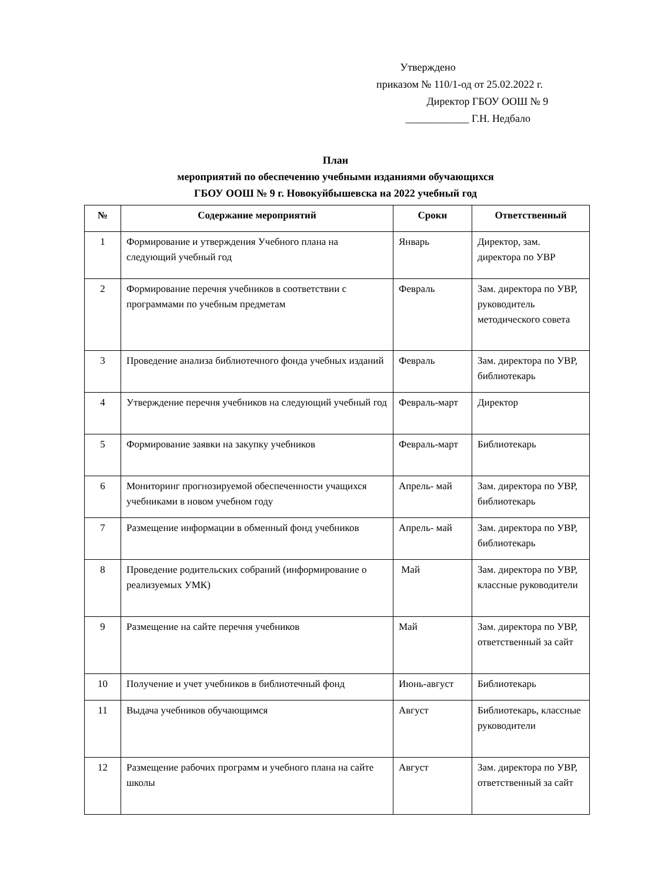Утверждено
приказом № 110/1-од от 25.02.2022 г.
Директор ГБОУ ООШ № 9
____________ Г.Н. Недбало
План
мероприятий по обеспечению учебными изданиями обучающихся
ГБОУ ООШ № 9 г. Новокуйбышевска на 2022 учебный год
| № | Содержание мероприятий | Сроки | Ответственный |
| --- | --- | --- | --- |
| 1 | Формирование и утверждения Учебного плана на следующий учебный год | Январь | Директор, зам. директора по УВР |
| 2 | Формирование перечня учебников в соответствии с программами по учебным предметам | Февраль | Зам. директора по УВР, руководитель методического совета |
| 3 | Проведение анализа библиотечного фонда учебных изданий | Февраль | Зам. директора по УВР, библиотекарь |
| 4 | Утверждение перечня учебников на следующий учебный год | Февраль-март | Директор |
| 5 | Формирование заявки на закупку учебников | Февраль-март | Библиотекарь |
| 6 | Мониторинг прогнозируемой обеспеченности учащихся учебниками в новом учебном году | Апрель- май | Зам. директора по УВР, библиотекарь |
| 7 | Размещение информации в обменный фонд учебников | Апрель- май | Зам. директора по УВР, библиотекарь |
| 8 | Проведение родительских собраний (информирование о реализуемых УМК) | Май | Зам. директора по УВР, классные руководители |
| 9 | Размещение на сайте перечня учебников | Май | Зам. директора по УВР, ответственный за сайт |
| 10 | Получение и учет учебников в библиотечный фонд | Июнь-август | Библиотекарь |
| 11 | Выдача учебников обучающимся | Август | Библиотекарь, классные руководители |
| 12 | Размещение рабочих программ и учебного плана на сайте школы | Август | Зам. директора по УВР, ответственный за сайт |